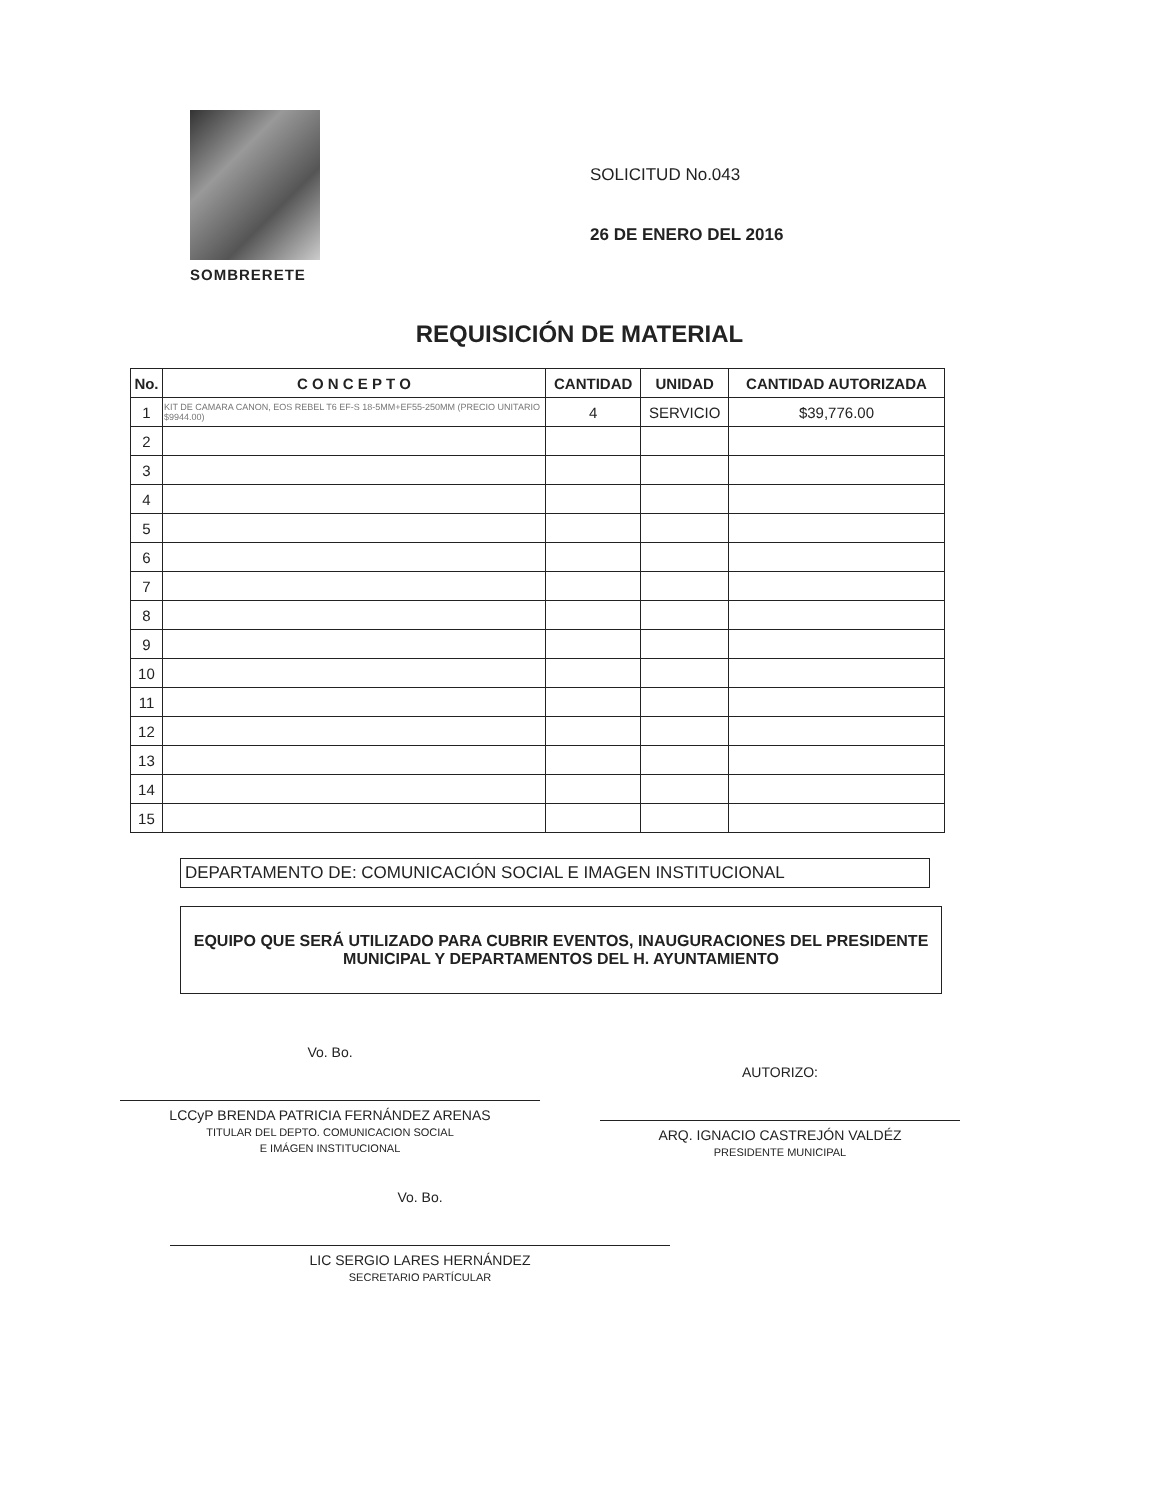SOMBRERETE
SOLICITUD No.043
26 DE ENERO DEL 2016
REQUISICIÓN DE MATERIAL
| No. | C O N C E P T O | CANTIDAD | UNIDAD | CANTIDAD AUTORIZADA |
| --- | --- | --- | --- | --- |
| 1 | KIT DE CAMARA CANON, EOS REBEL T6 EF-S 18-5MM+EF55-250MM (PRECIO UNITARIO $9944.00) | 4 | SERVICIO | $39,776.00 |
| 2 | | | | |
| 3 | | | | |
| 4 | | | | |
| 5 | | | | |
| 6 | | | | |
| 7 | | | | |
| 8 | | | | |
| 9 | | | | |
| 10 | | | | |
| 11 | | | | |
| 12 | | | | |
| 13 | | | | |
| 14 | | | | |
| 15 | | | | |
DEPARTAMENTO DE: COMUNICACIÓN SOCIAL E IMAGEN INSTITUCIONAL
EQUIPO QUE SERÁ UTILIZADO PARA CUBRIR EVENTOS, INAUGURACIONES DEL PRESIDENTE MUNICIPAL Y DEPARTAMENTOS DEL H. AYUNTAMIENTO
Vo. Bo.
LCCyP BRENDA PATRICIA FERNÁNDEZ ARENAS
TITULAR DEL DEPTO. COMUNICACION SOCIAL
E IMÁGEN INSTITUCIONAL
AUTORIZO:
ARQ. IGNACIO CASTREJÓN VALDÉZ
PRESIDENTE MUNICIPAL
Vo. Bo.
LIC SERGIO LARES HERNÁNDEZ
SECRETARIO PARTÍCULAR